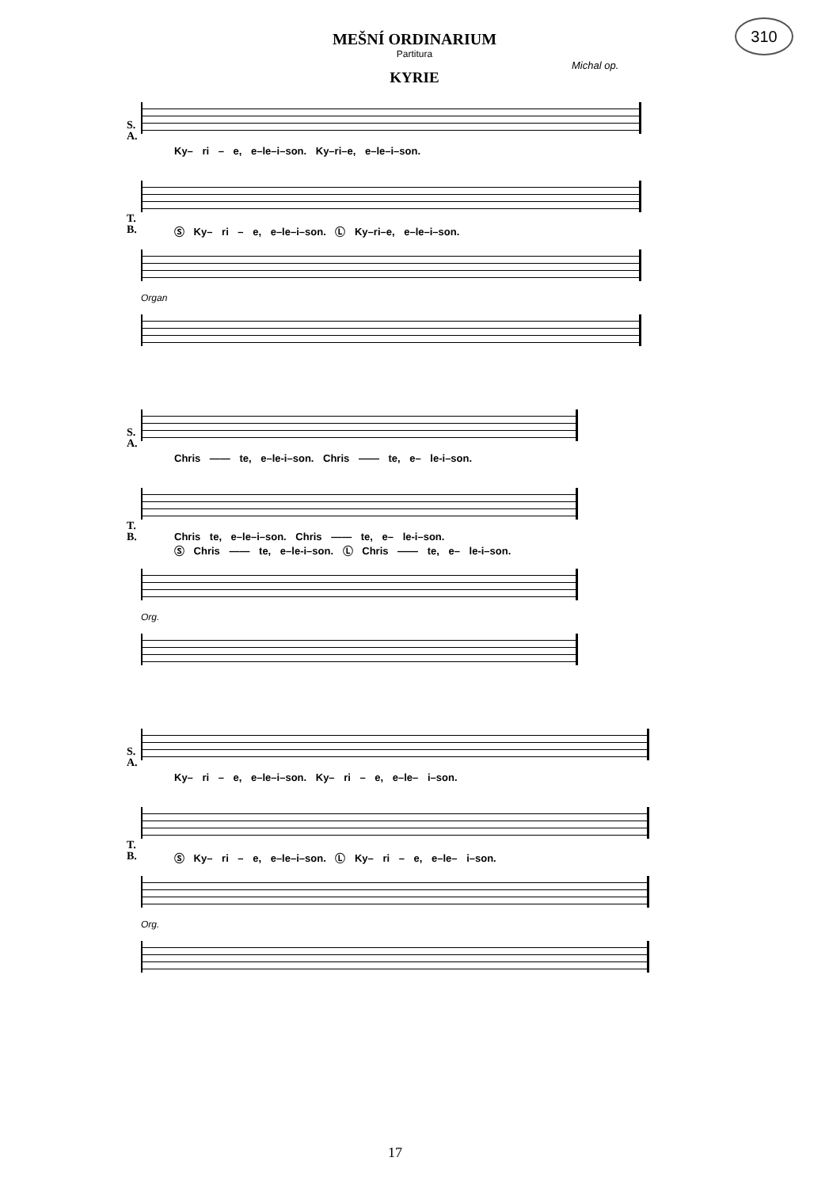310
MEŠNÍ ORDINARIUM
Partitura
KYRIE
Michal op.
S.
A.
Ky– ri – e, e–le–i–son. Ky–ri–e, e–le–i–son.
T.
B.
Ⓢ Ky– ri – e, e–le–i–son. Ⓛ Ky–ri–e, e–le–i–son.
Organ
S.
A.
Chris —— te, e–le-i–son. Chris —— te, e– le-i–son.
T.
B.
Chris te, e–le–i–son. Chris —— te, e– le-i–son.
Ⓢ Chris —— te, e–le-i–son. Ⓛ Chris —— te, e– le-i–son.
Org.
S.
A.
Ky– ri – e, e–le–i–son. Ky– ri – e, e–le– i–son.
T.
B.
Ⓢ Ky– ri – e, e–le–i–son. Ⓛ Ky– ri – e, e–le– i–son.
Org.
17